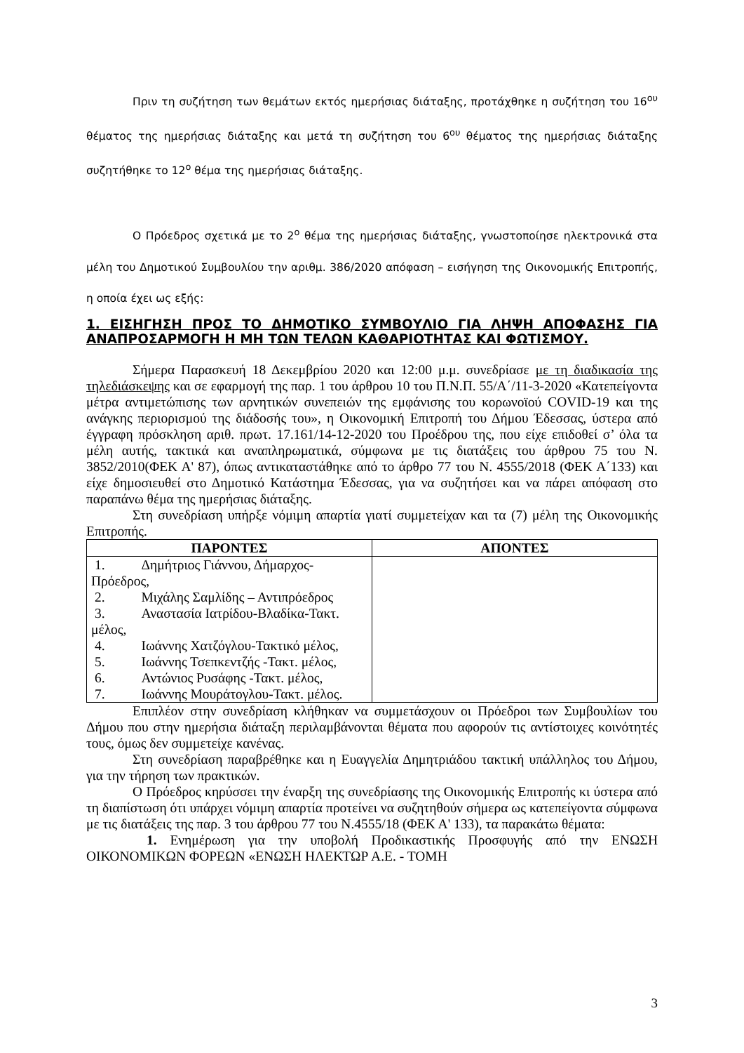Πριν τη συζήτηση των θεμάτων εκτός ημερήσιας διάταξης, προτάχθηκε η συζήτηση του 16<sup>ου</sup> θέματος της ημερήσιας διάταξης και μετά τη συζήτηση του 6<sup>ου</sup> θέματος της ημερήσιας διάταξης συζητήθηκε το 12<sup>ο</sup> θέμα της ημερήσιας διάταξης.
Ο Πρόεδρος σχετικά με το 2<sup>ο</sup> θέμα της ημερήσιας διάταξης, γνωστοποίησε ηλεκτρονικά στα μέλη του Δημοτικού Συμβουλίου την αριθμ. 386/2020 απόφαση – εισήγηση της Οικονομικής Επιτροπής, η οποία έχει ως εξής:
1. ΕΙΣΗΓΗΣΗ ΠΡΟΣ ΤΟ ΔΗΜΟΤΙΚΟ ΣΥΜΒΟΥΛΙΟ ΓΙΑ ΛΗΨΗ ΑΠΟΦΑΣΗΣ ΓΙΑ ΑΝΑΠΡΟΣΑΡΜΟΓΗ Η ΜΗ ΤΩΝ ΤΕΛΩΝ ΚΑΘΑΡΙΟΤΗΤΑΣ ΚΑΙ ΦΩΤΙΣΜΟΥ.
Σήμερα Παρασκευή 18 Δεκεμβρίου 2020 και 12:00 μ.μ. συνεδρίασε με τη διαδικασία της τηλεδιάσκεψης και σε εφαρμογή της παρ. 1 του άρθρου 10 του Π.Ν.Π. 55/Α΄/11-3-2020 «Κατεπείγοντα μέτρα αντιμετώπισης των αρνητικών συνεπειών της εμφάνισης του κορωνοϊού COVID-19 και της ανάγκης περιορισμού της διάδοσής του», η Οικονομική Επιτροπή του Δήμου Έδεσσας, ύστερα από έγγραφη πρόσκληση αριθ. πρωτ. 17.161/14-12-2020 του Προέδρου της, που είχε επιδοθεί σ’ όλα τα μέλη αυτής, τακτικά και αναπληρωματικά, σύμφωνα με τις διατάξεις του άρθρου 75 του Ν. 3852/2010(ΦΕΚ Α' 87), όπως αντικαταστάθηκε από το άρθρο 77 του Ν. 4555/2018 (ΦΕΚ Α΄133) και είχε δημοσιευθεί στο Δημοτικό Κατάστημα Έδεσσας, για να συζητήσει και να πάρει απόφαση στο παραπάνω θέμα της ημερήσιας διάταξης.
Στη συνεδρίαση υπήρξε νόμιμη απαρτία γιατί συμμετείχαν και τα (7) μέλη της Οικονομικής Επιτροπής.
| ΠΑΡΟΝΤΕΣ | ΑΠΟΝΤΕΣ |
| --- | --- |
| 1. Δημήτριος Γιάννου, Δήμαρχος-Πρόεδρος, 2. Μιχάλης Σαμλίδης – Αντιπρόεδρος 3. Αναστασία Ιατρίδου-Βλαδίκα-Τακτ. μέλος, 4. Ιωάννης Χατζόγλου-Τακτικό μέλος, 5. Ιωάννης Τσεπκεντζής -Τακτ. μέλος, 6. Αντώνιος Ρυσάφης -Τακτ. μέλος, 7. Ιωάννης Μουράτογλου-Τακτ. μέλος. | |
Επιπλέον στην συνεδρίαση κλήθηκαν να συμμετάσχουν οι Πρόεδροι των Συμβουλίων του Δήμου που στην ημερήσια διάταξη περιλαμβάνονται θέματα που αφορούν τις αντίστοιχες κοινότητές τους, όμως δεν συμμετείχε κανένας.
Στη συνεδρίαση παραβρέθηκε και η Ευαγγελία Δημητριάδου τακτική υπάλληλος του Δήμου, για την τήρηση των πρακτικών.
Ο Πρόεδρος κηρύσσει την έναρξη της συνεδρίασης της Οικονομικής Επιτροπής κι ύστερα από τη διαπίστωση ότι υπάρχει νόμιμη απαρτία προτείνει να συζητηθούν σήμερα ως κατεπείγοντα σύμφωνα με τις διατάξεις της παρ. 3 του άρθρου 77 του Ν.4555/18 (ΦΕΚ Α' 133), τα παρακάτω θέματα:
1. Ενημέρωση για την υποβολή Προδικαστικής Προσφυγής από την ΕΝΩΣΗ ΟΙΚΟΝΟΜΙΚΩΝ ΦΟΡΕΩΝ «ΕΝΩΣΗ ΗΛΕΚΤΩΡ Α.Ε. - ΤΟΜΗ
3